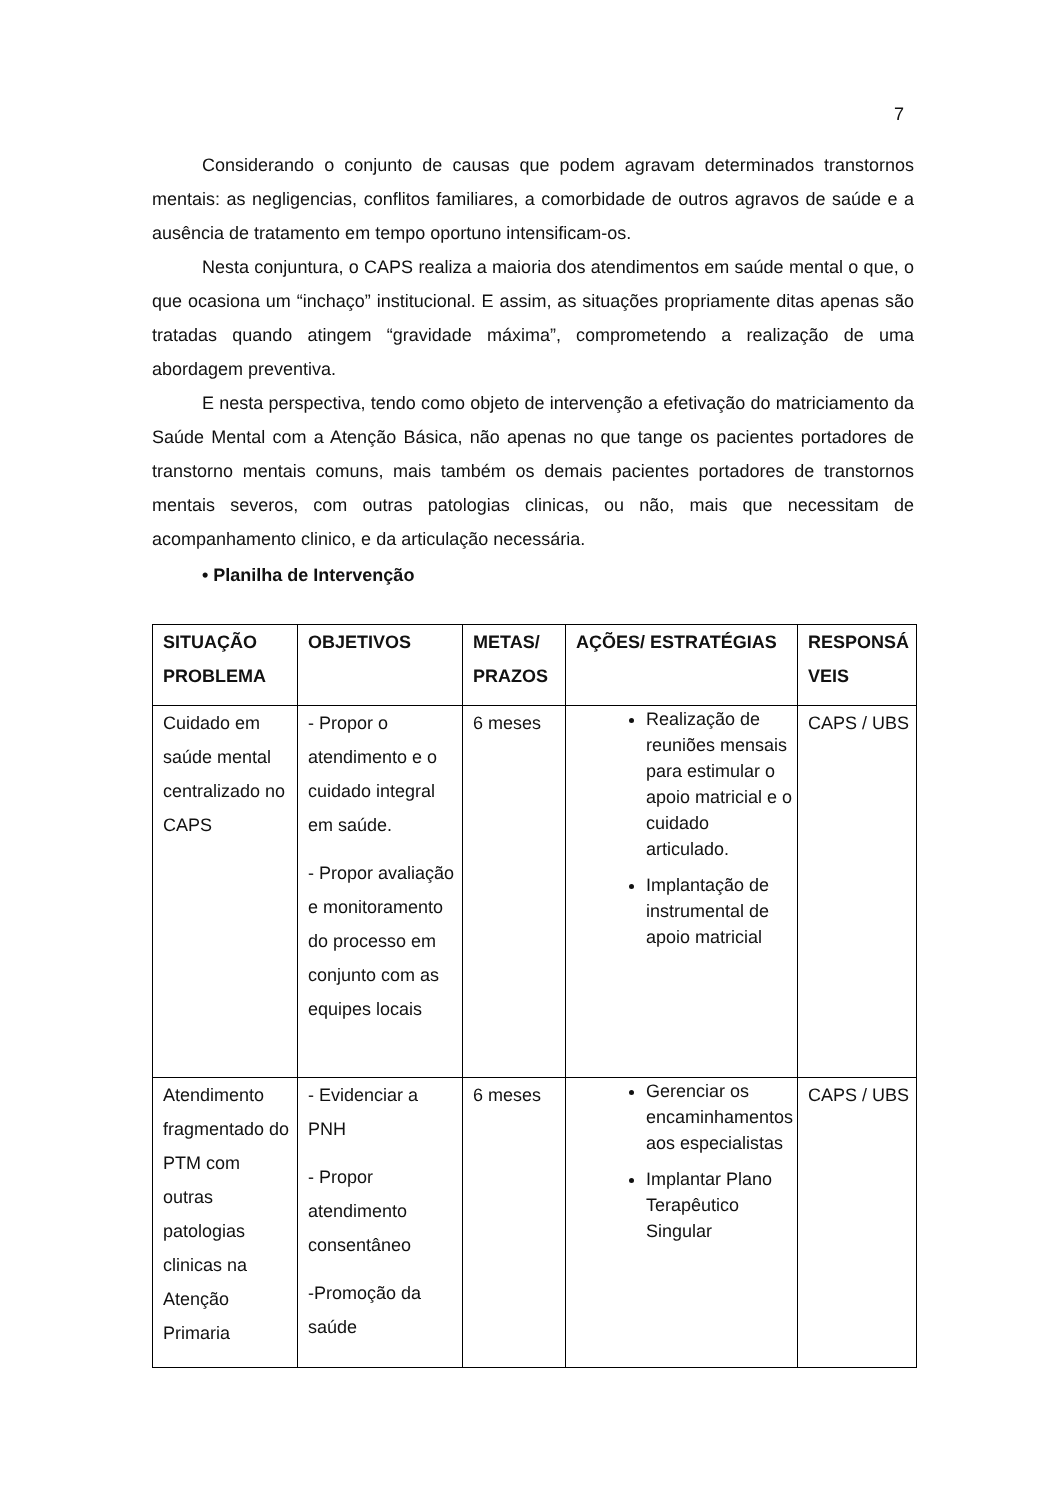7
Considerando o conjunto de causas que podem agravam determinados transtornos mentais: as negligencias, conflitos familiares, a comorbidade de outros agravos de saúde e a ausência de tratamento em tempo oportuno intensificam-os.
Nesta conjuntura, o CAPS realiza a maioria dos atendimentos em saúde mental o que, o que ocasiona um “inchaço” institucional. E assim, as situações propriamente ditas apenas são tratadas quando atingem “gravidade máxima”, comprometendo a realização de uma abordagem preventiva.
E nesta perspectiva, tendo como objeto de intervenção a efetivação do matriciamento da Saúde Mental com a Atenção Básica, não apenas no que tange os pacientes portadores de transtorno mentais comuns, mais também os demais pacientes portadores de transtornos mentais severos, com outras patologias clinicas, ou não, mais que necessitam de acompanhamento clinico, e da articulação necessária.
• Planilha de Intervenção
| SITUAÇÃO PROBLEMA | OBJETIVOS | METAS/ PRAZOS | AÇÕES/ ESTRATÉGIAS | RESPONSÁ VEIS |
| --- | --- | --- | --- | --- |
| Cuidado em saúde mental centralizado no CAPS | - Propor o atendimento e o cuidado integral em saúde. - Propor avaliação e monitoramento do processo em conjunto com as equipes locais | 6 meses | Realização de reuniões mensais para estimular o apoio matricial e o cuidado articulado. Implantação de instrumental de apoio matricial | CAPS / UBS |
| Atendimento fragmentado do PTM com outras patologias clinicas na Atenção Primaria | - Evidenciar a PNH - Propor atendimento consentâneo -Promoção da saúde | 6 meses | Gerenciar os encaminhamentos aos especialistas Implantar Plano Terapêutico Singular | CAPS / UBS |